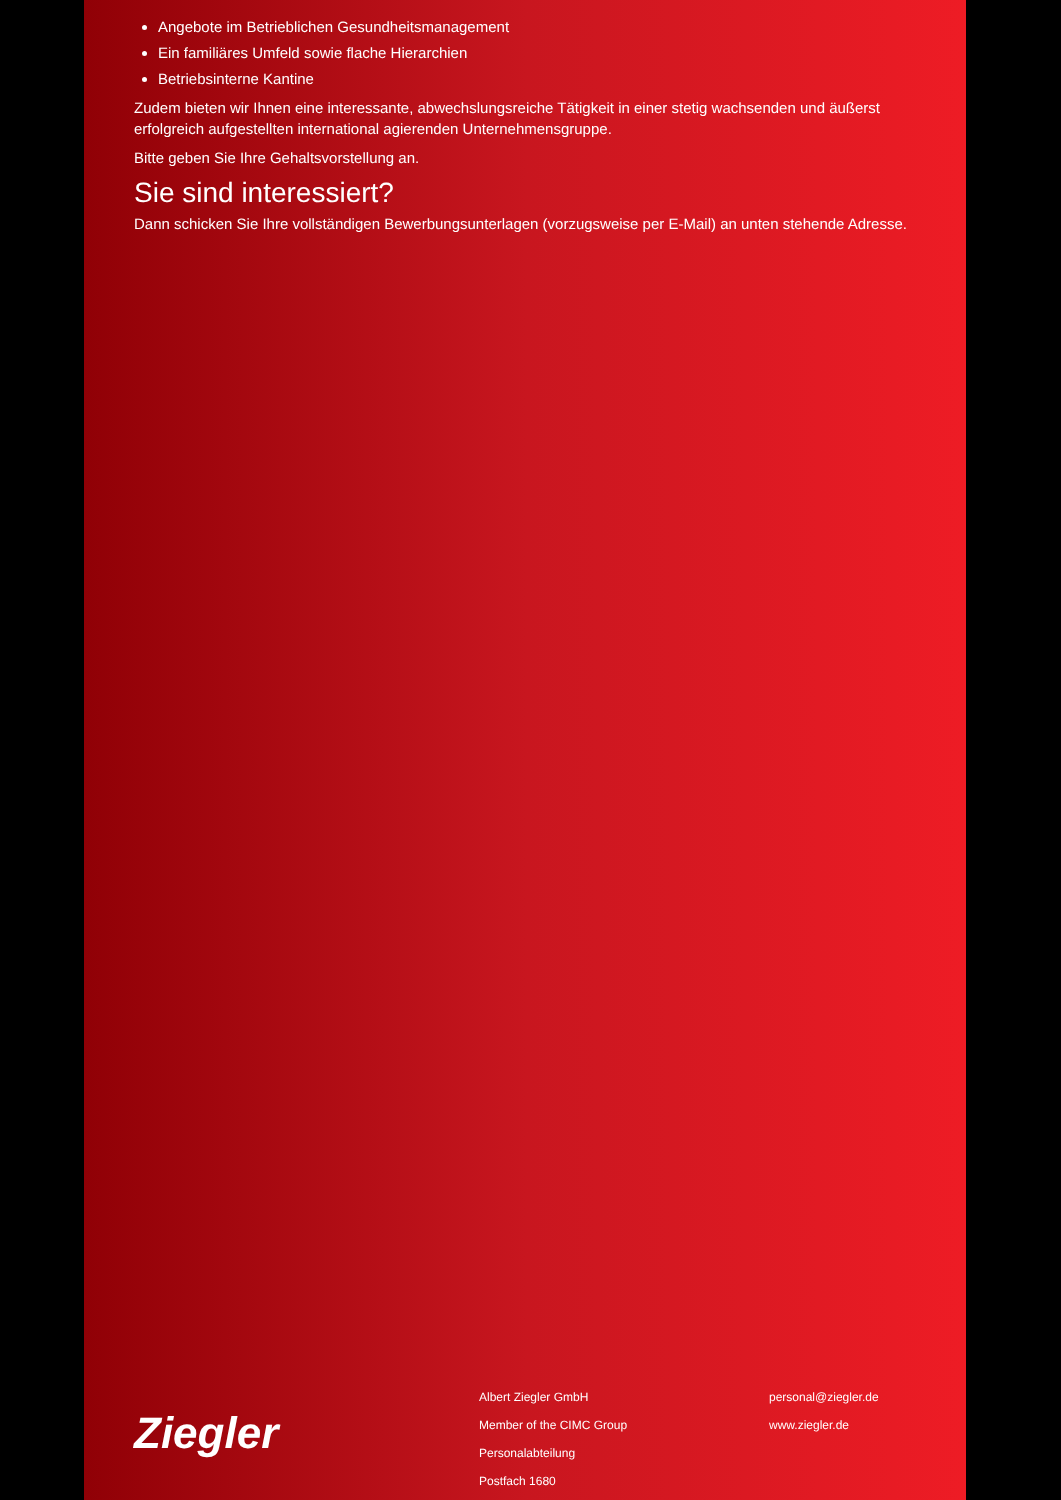Angebote im Betrieblichen Gesundheitsmanagement
Ein familiäres Umfeld sowie flache Hierarchien
Betriebsinterne Kantine
Zudem bieten wir Ihnen eine interessante, abwechslungsreiche Tätigkeit in einer stetig wachsenden und äußerst erfolgreich aufgestellten international agierenden Unternehmensgruppe.
Bitte geben Sie Ihre Gehaltsvorstellung an.
Sie sind interessiert?
Dann schicken Sie Ihre vollständigen Bewerbungsunterlagen (vorzugsweise per E-Mail) an unten stehende Adresse.
Ziegler
Albert Ziegler GmbH
Member of the CIMC Group
Personalabteilung
Postfach 1680
personal@ziegler.de
www.ziegler.de